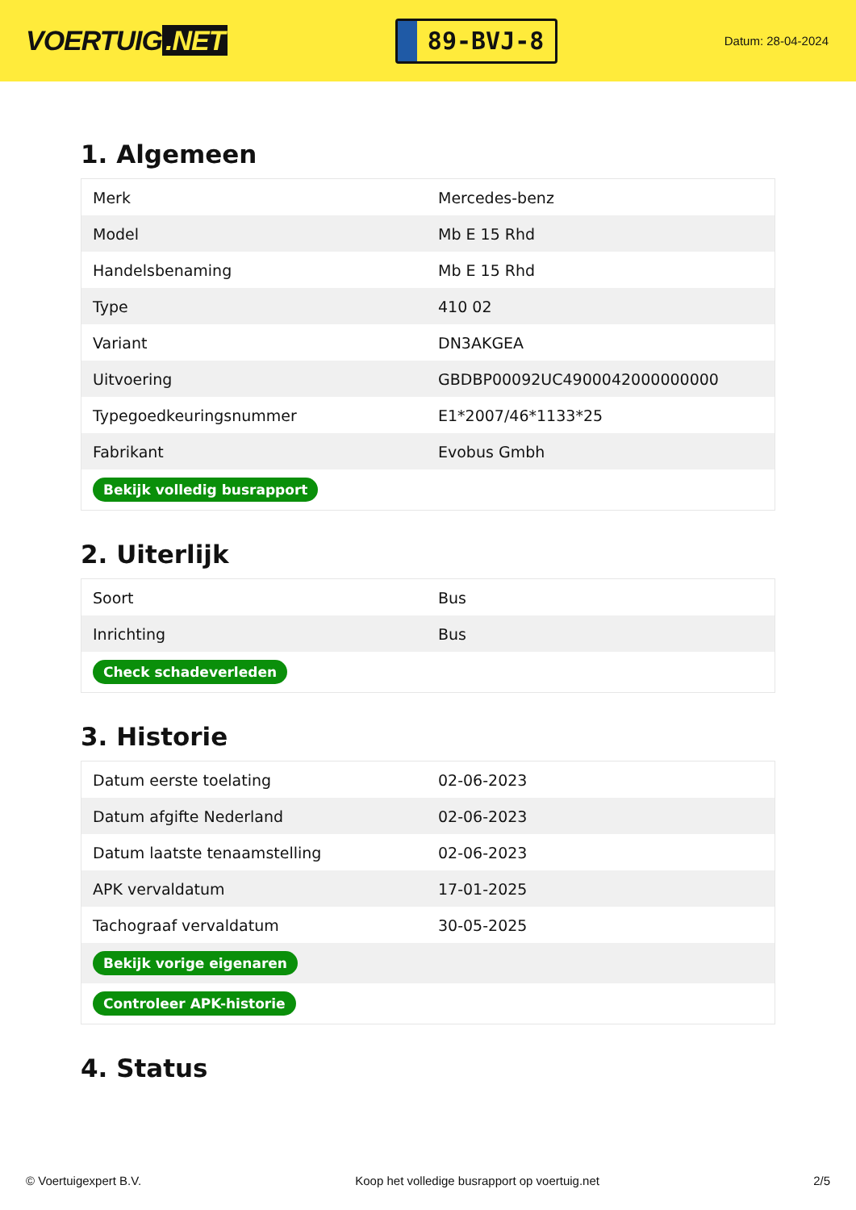VOERTUIG.NET
89-BVJ-8
Datum: 28-04-2024
1. Algemeen
| Merk | Mercedes-benz |
| Model | Mb E 15 Rhd |
| Handelsbenaming | Mb E 15 Rhd |
| Type | 410 02 |
| Variant | DN3AKGEA |
| Uitvoering | GBDBP00092UC4900042000000000 |
| Typegoedkeuringsnummer | E1*2007/46*1133*25 |
| Fabrikant | Evobus Gmbh |
| Bekijk volledig busrapport | |
2. Uiterlijk
| Soort | Bus |
| Inrichting | Bus |
| Check schadeverleden | |
3. Historie
| Datum eerste toelating | 02-06-2023 |
| Datum afgifte Nederland | 02-06-2023 |
| Datum laatste tenaamstelling | 02-06-2023 |
| APK vervaldatum | 17-01-2025 |
| Tachograaf vervaldatum | 30-05-2025 |
| Bekijk vorige eigenaren | |
| Controleer APK-historie | |
4. Status
© Voertuigexpert B.V. Koop het volledige busrapport op voertuig.net 2/5